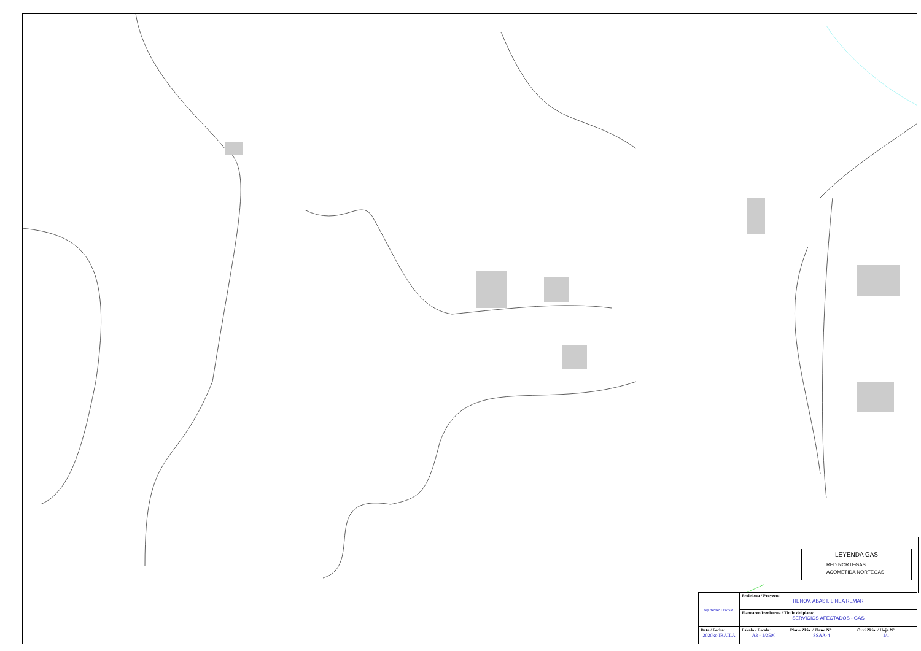LEYENDA GAS
RED NORTEGAS
ACOMETIDA NORTEGAS
| Gipuzkoako Urak S.A. | Proiektua / Proyecto: RENOV. ABAST. LINEA REMAR | | |
| | Planoaren Izenburua / Titulo del plano: SERVICIOS AFECTADOS - GAS | | |
| Data / Fecha: 2020ko IRAILA | Eskala / Escala: A3 - 1/2500 | Plano Zkia. / Plano Nº: SSAA-4 | Orri Zkia. / Hoja Nº: 1/1 |